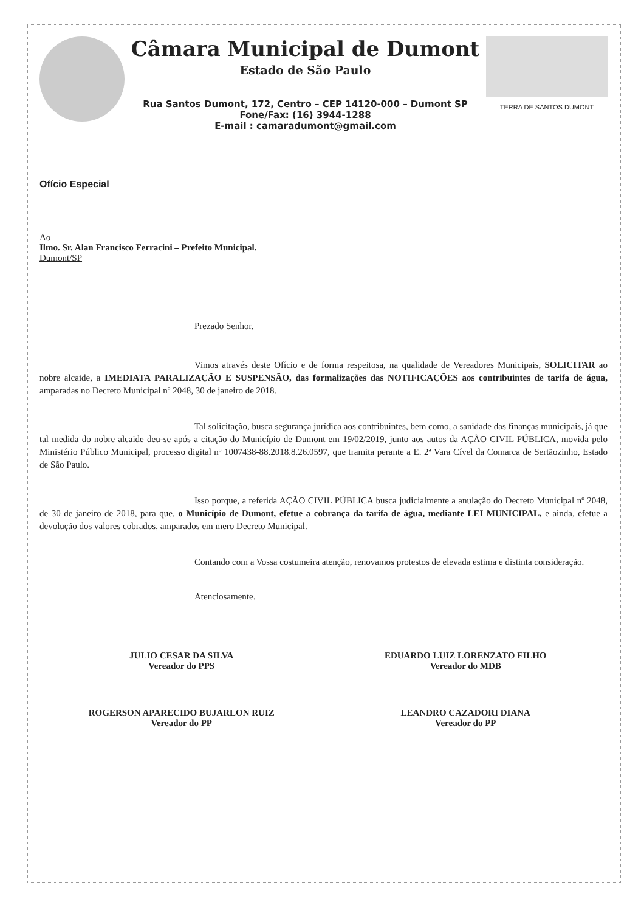Câmara Municipal de Dumont
Estado de São Paulo
Rua Santos Dumont, 172, Centro – CEP 14120-000 – Dumont SP
Fone/Fax: (16) 3944-1288
E-mail : camaradumont@gmail.com
TERRA DE SANTOS DUMONT
Ofício Especial
Ao
Ilmo. Sr. Alan Francisco Ferracini – Prefeito Municipal.
Dumont/SP
Prezado Senhor,
Vimos através deste Ofício e de forma respeitosa, na qualidade de Vereadores Municipais, SOLICITAR ao nobre alcaide, a IMEDIATA PARALIZAÇÃO E SUSPENSÃO, das formalizações das NOTIFICAÇÕES aos contribuintes de tarifa de água, amparadas no Decreto Municipal nº 2048, 30 de janeiro de 2018.
Tal solicitação, busca segurança jurídica aos contribuintes, bem como, a sanidade das finanças municipais, já que tal medida do nobre alcaide deu-se após a citação do Município de Dumont em 19/02/2019, junto aos autos da AÇÃO CIVIL PÚBLICA, movida pelo Ministério Público Municipal, processo digital nº 1007438-88.2018.8.26.0597, que tramita perante a E. 2ª Vara Cível da Comarca de Sertãozinho, Estado de São Paulo.
Isso porque, a referida AÇÃO CIVIL PÚBLICA busca judicialmente a anulação do Decreto Municipal nº 2048, de 30 de janeiro de 2018, para que, o Município de Dumont, efetue a cobrança da tarifa de água, mediante LEI MUNICIPAL, e ainda, efetue a devolução dos valores cobrados, amparados em mero Decreto Municipal.
Contando com a Vossa costumeira atenção, renovamos protestos de elevada estima e distinta consideração.
Atenciosamente.
JULIO CESAR DA SILVA
Vereador do PPS
EDUARDO LUIZ LORENZATO FILHO
Vereador do MDB
ROGERSON APARECIDO BUJARLON RUIZ
Vereador do PP
LEANDRO CAZADORI DIANA
Vereador do PP